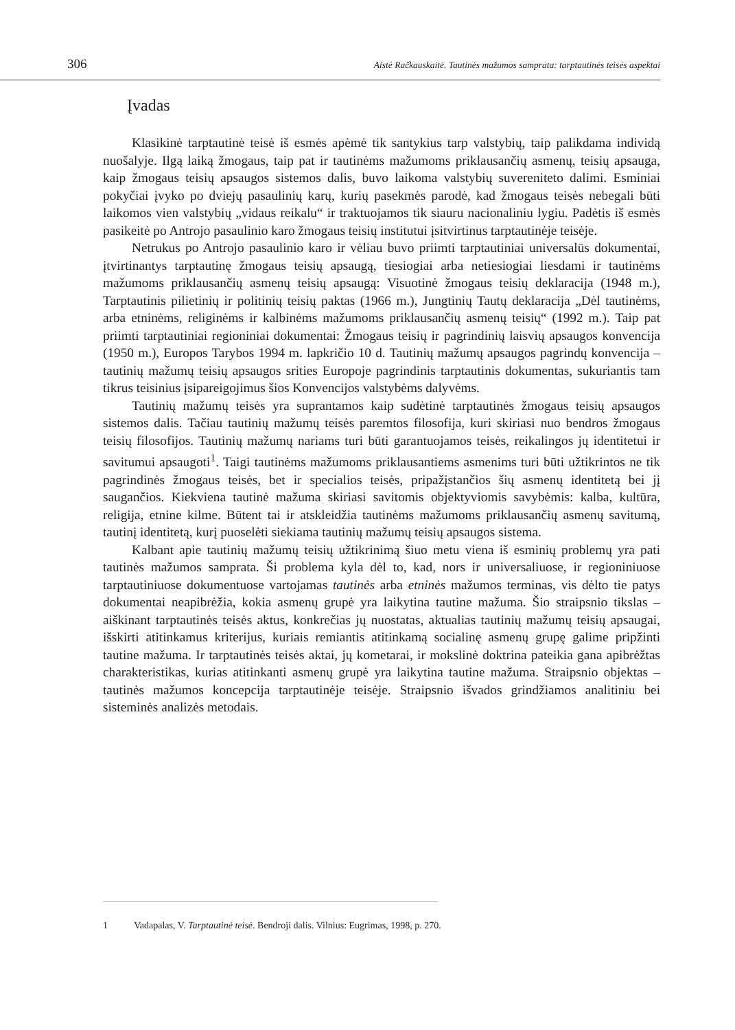306 Aistė Račkauskaitė. Tautinės mažumos samprata: tarptautinės teisės aspektai
Įvadas
Klasikinė tarptautinė teisė iš esmės apėmė tik santykius tarp valstybių, taip palikdama individą nuošalyje. Ilgą laiką žmogaus, taip pat ir tautinėms mažumoms priklausančių asmenų, teisių apsauga, kaip žmogaus teisių apsaugos sistemos dalis, buvo laikoma valstybių suvereniteto dalimi. Esminiai pokyčiai įvyko po dviejų pasaulinių karų, kurių pasekmės parodė, kad žmogaus teisės nebegali būti laikomos vien valstybių „vidaus reikalu“ ir traktuojamos tik siauru nacionaliniu lygiu. Padėtis iš esmės pasikeitė po Antrojo pasaulinio karo žmogaus teisių institutui įsitvirtinus tarptautinėje teisėje.
Netrukus po Antrojo pasaulinio karo ir vėliau buvo priimti tarptautiniai universalūs dokumentai, įtvirtinantys tarptautinę žmogaus teisių apsaugą, tiesiogiai arba netiesiogiai liesdami ir tautinėms mažumoms priklausančių asmenų teisių apsaugą: Visuotinė žmogaus teisių deklaracija (1948 m.), Tarptautinis pilietinių ir politinių teisių paktas (1966 m.), Jungtinių Tautų deklaracija „Dėl tautinėms, arba etninėms, religinėms ir kalbinėms mažumoms priklausančių asmenų teisių“ (1992 m.). Taip pat priimti tarptautiniai regioniniai dokumentai: Žmogaus teisių ir pagrindinių laisvių apsaugos konvencija (1950 m.), Europos Tarybos 1994 m. lapkričio 10 d. Tautinių mažumų apsaugos pagrindų konvencija – tautinių mažumų teisių apsaugos srities Europoje pagrindinis tarptautinis dokumentas, sukuriantis tam tikrus teisinius įsipareigojimus šios Konvencijos valstybėms dalyvėms.
Tautinių mažumų teisės yra suprantamos kaip sudėtinė tarptautinės žmogaus teisių apsaugos sistemos dalis. Tačiau tautinių mažumų teisės paremtos filosofija, kuri skiriasi nuo bendros žmogaus teisių filosofijos. Tautinių mažumų nariams turi būti garantuojamos teisės, reikalingos jų identitetui ir savitumui apsaugoti<sup>1</sup>. Taigi tautinėms mažumoms priklausantiems asmenims turi būti užtikrintos ne tik pagrindinės žmogaus teisės, bet ir specialios teisės, pripažįstančios šių asmenų identitetą bei jį saugančios. Kiekviena tautinė mažuma skiriasi savitomis objektyviomis savybėmis: kalba, kultūra, religija, etnine kilme. Būtent tai ir atskleidžia tautinėms mažumoms priklausančių asmenų savitumą, tautinį identitetą, kurį puoselėti siekiama tautinių mažumų teisių apsaugos sistema.
Kalbant apie tautinių mažumų teisių užtikrinimą šiuo metu viena iš esminių problemų yra pati tautinės mažumos samprata. Ši problema kyla dėl to, kad, nors ir universaliuose, ir regioniniuose tarptautiniuose dokumentuose vartojamas tautinės arba etninės mažumos terminas, vis dėlto tie patys dokumentai neapibrėžia, kokia asmenų grupė yra laikytina tautine mažuma. Šio straipsnio tikslas – aiškinant tarptautinės teisės aktus, konkrečias jų nuostatas, aktualias tautinių mažumų teisių apsaugai, išskirti atitinkamus kriterijus, kuriais remiantis atitinkamą socialinę asmenų grupę galime pripžinti tautine mažuma. Ir tarptautinės teisės aktai, jų kometarai, ir mokslinė doktrina pateikia gana apibrėžtas charakteristikas, kurias atitinkanti asmenų grupė yra laikytina tautine mažuma. Straipsnio objektas – tautinės mažumos koncepcija tarptautinėje teisėje. Straipsnio išvados grindžiamos analitiniu bei sisteminės analizės metodais.
1 Vadapalas, V. Tarptautinė teisė. Bendroji dalis. Vilnius: Eugrimas, 1998, p. 270.